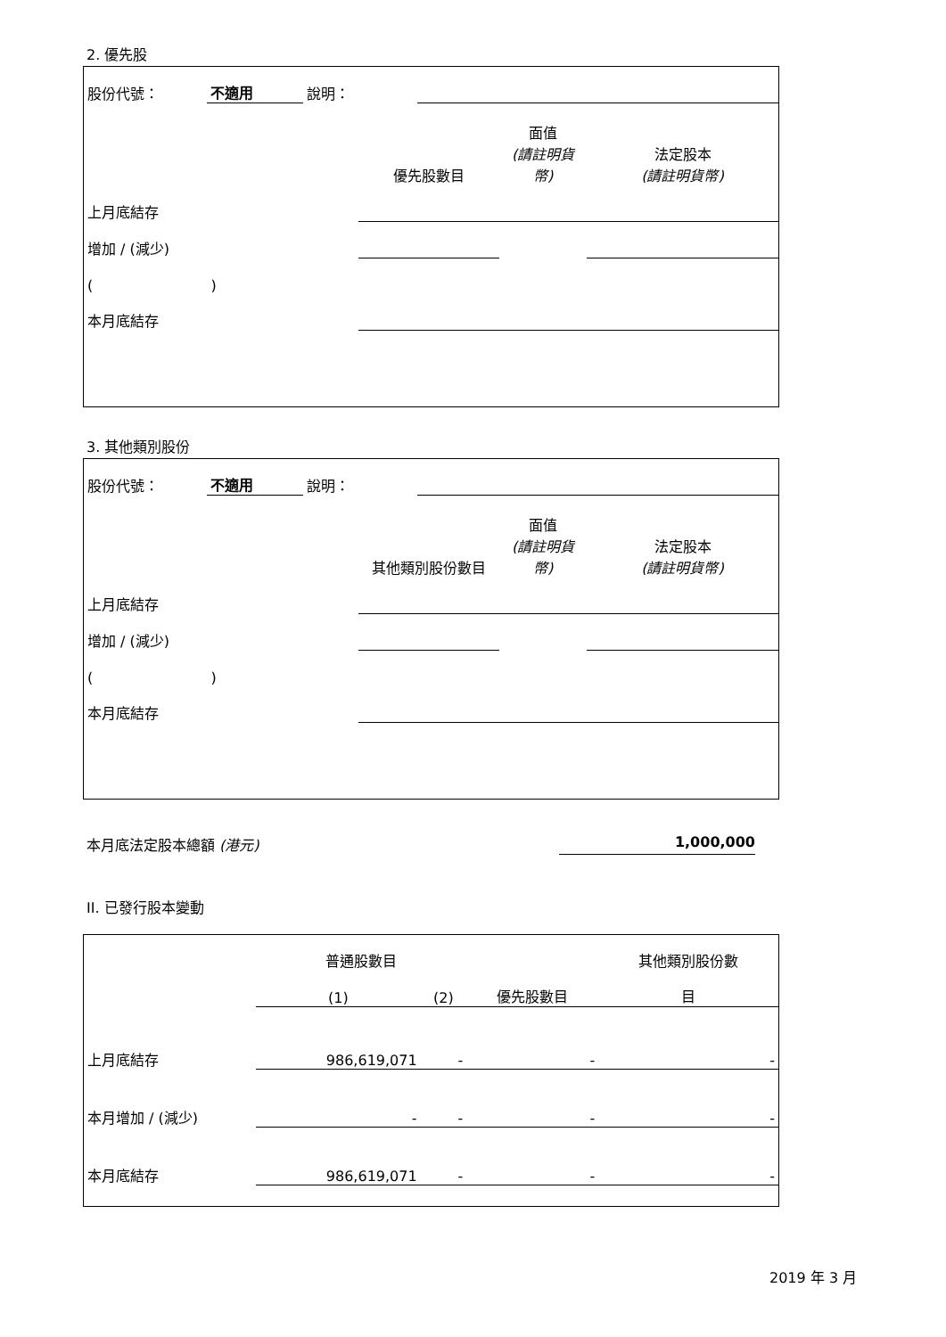2. 優先股
| 股份代號： | 不適用 | 說明： | |
| | 優先股數目 | 面值 (請註明貨幣) | 法定股本 (請註明貨幣) |
| 上月底結存 | | | |
| 增加 / (減少) | | | |
| ( ) | | | |
| 本月底結存 | | | |
3. 其他類別股份
| 股份代號： | 不適用 | 說明： | |
| | 其他類別股份數目 | 面值 (請註明貨幣) | 法定股本 (請註明貨幣) |
| 上月底結存 | | | |
| 增加 / (減少) | | | |
| ( ) | | | |
| 本月底結存 | | | |
本月底法定股本總額 (港元) 1,000,000
II. 已發行股本變動
| | 普通股數目 | | | 其他類別股份數 |
| | (1) | (2) | 優先股數目 | 目 |
| 上月底結存 | 986,619,071 | - | - | - |
| 本月增加 / (減少) | - | - | - | - |
| 本月底結存 | 986,619,071 | - | - | - |
2019 年 3 月